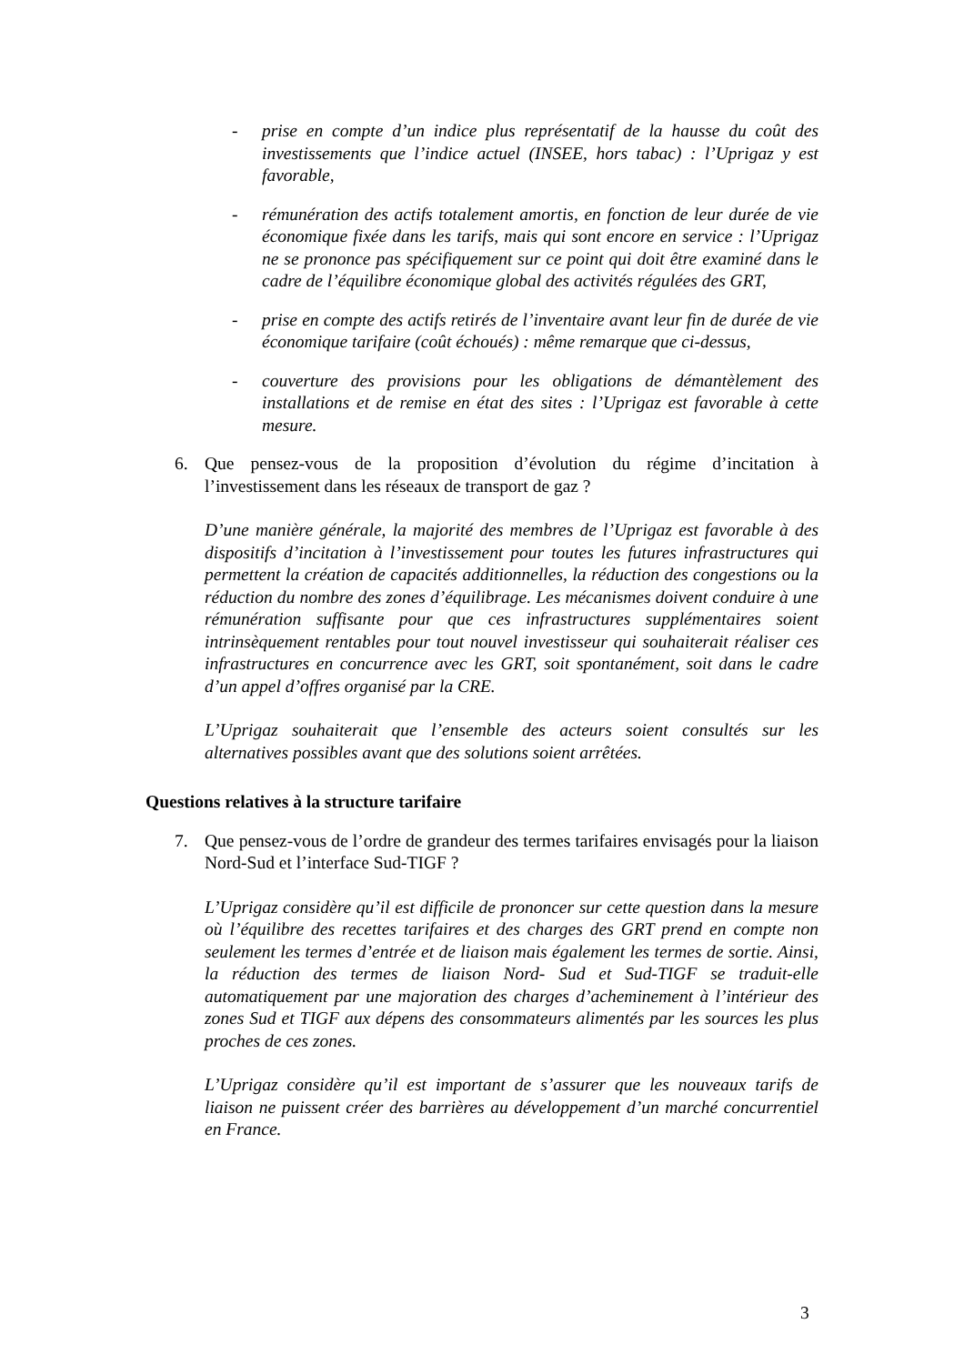- prise en compte d’un indice plus représentatif de la hausse du coût des investissements que l’indice actuel (INSEE, hors tabac) : l’Uprigaz y est favorable,
- rémunération des actifs totalement amortis, en fonction de leur durée de vie économique fixée dans les tarifs, mais qui sont encore en service : l’Uprigaz ne se prononce pas spécifiquement sur ce point qui doit être examiné dans le cadre de l’équilibre économique global des activités régulées des GRT,
- prise en compte des actifs retirés de l’inventaire avant leur fin de durée de vie économique tarifaire (coût échoués) : même remarque que ci-dessus,
- couverture des provisions pour les obligations de démantèlement des installations et de remise en état des sites : l’Uprigaz est favorable à cette mesure.
6. Que pensez-vous de la proposition d’évolution du régime d’incitation à l’investissement dans les réseaux de transport de gaz ?
D’une manière générale, la majorité des membres de l’Uprigaz est favorable à des dispositifs d’incitation à l’investissement pour toutes les futures infrastructures qui permettent la création de capacités additionnelles, la réduction des congestions ou la réduction du nombre des zones d’équilibrage. Les mécanismes doivent conduire à une rémunération suffisante pour que ces infrastructures supplémentaires soient intrinsèquement rentables pour tout nouvel investisseur qui souhaiterait réaliser ces infrastructures en concurrence avec les GRT, soit spontanément, soit dans le cadre d’un appel d’offres organisé par la CRE.
L’Uprigaz souhaiterait que l’ensemble des acteurs soient consultés sur les alternatives possibles avant que des solutions soient arrêtées.
Questions relatives à la structure tarifaire
7. Que pensez-vous de l’ordre de grandeur des termes tarifaires envisagés pour la liaison Nord-Sud et l’interface Sud-TIGF ?
L’Uprigaz considère qu’il est difficile de prononcer sur cette question dans la mesure où l’équilibre des recettes tarifaires et des charges des GRT prend en compte non seulement les termes d’entrée et de liaison mais également les termes de sortie. Ainsi, la réduction des termes de liaison Nord- Sud et Sud-TIGF se traduit-elle automatiquement par une majoration des charges d’acheminement à l’intérieur des zones Sud et TIGF aux dépens des consommateurs alimentés par les sources les plus proches de ces zones.
L’Uprigaz considère qu’il est important de s’assurer que les nouveaux tarifs de liaison ne puissent créer des barrières au développement d’un marché concurrentiel en France.
3